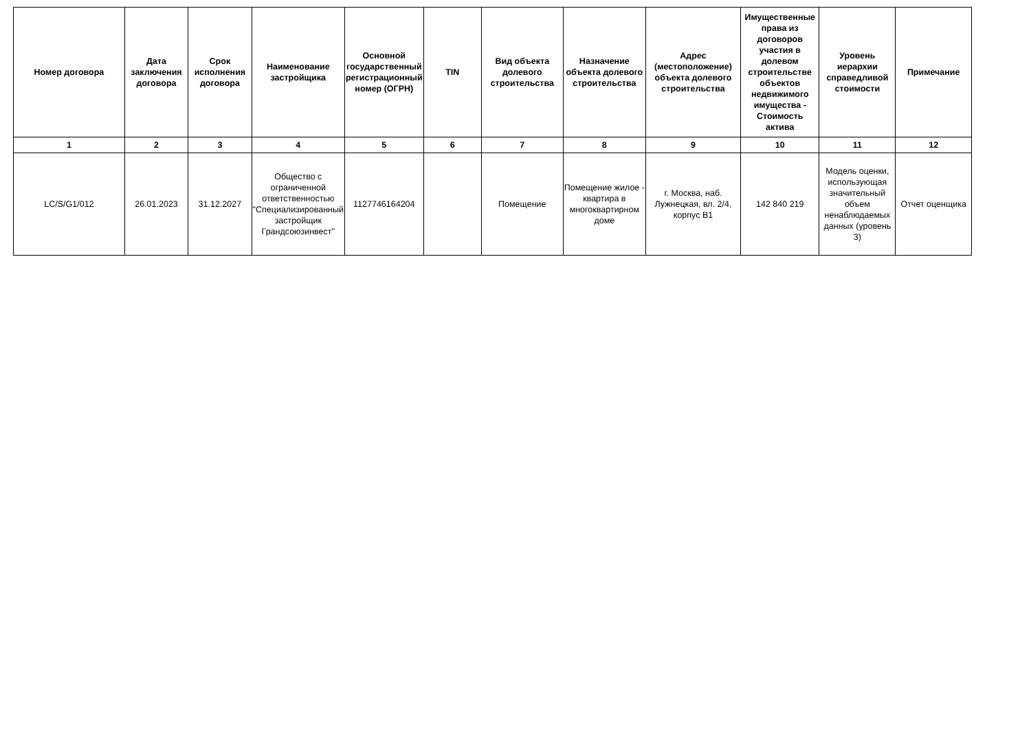| Номер договора | Дата заключения договора | Срок исполнения договора | Наименование застройщика | Основной государственный регистрационный номер (ОГРН) | TIN | Вид объекта долевого строительства | Назначение объекта долевого строительства | Адрес (местоположение) объекта долевого строительства | Имущественные права из договоров участия в долевом строительстве объектов недвижимого имущества - Стоимость актива | Уровень иерархии справедливой стоимости | Примечание |
| --- | --- | --- | --- | --- | --- | --- | --- | --- | --- | --- | --- |
| 1 | 2 | 3 | 4 | 5 | 6 | 7 | 8 | 9 | 10 | 11 | 12 |
| LC/S/G1/012 | 26.01.2023 | 31.12.2027 | Общество с ограниченной ответственностью "Специализированный застройщик Грандсоюзинвест" | 1127746164204 | | Помещение | Помещение жилое - квартира в многоквартирном доме | г. Москва, наб. Лужнецкая, вл. 2/4, корпус В1 | 142 840 219 | Модель оценки, использующая значительный объем ненаблюдаемых данных (уровень 3) | Отчет оценщика |